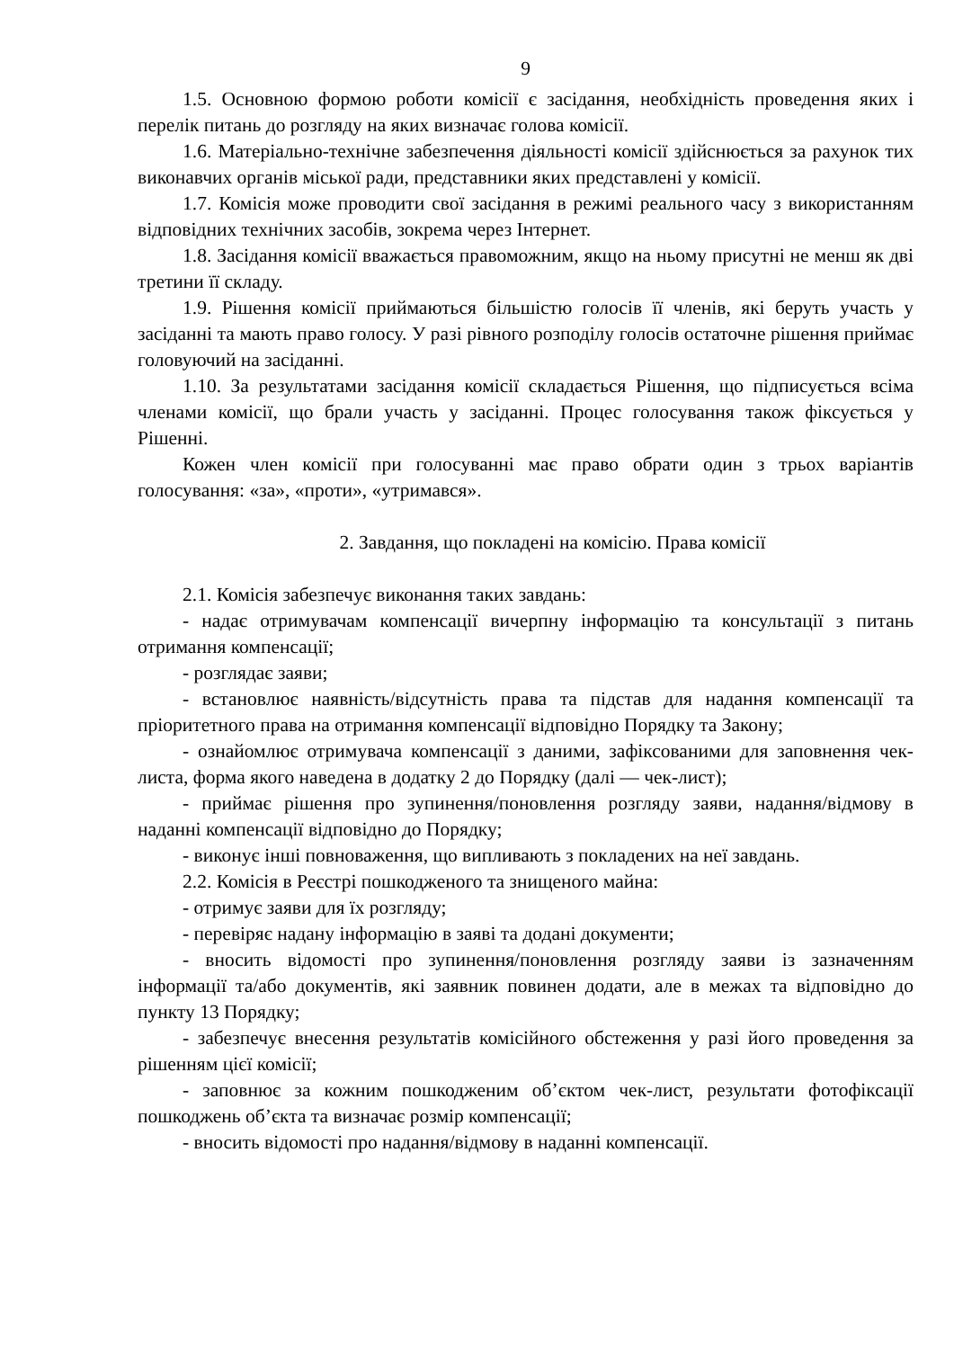9
1.5. Основною формою роботи комісії є засідання, необхідність проведення яких і перелік питань до розгляду на яких визначає голова комісії.
1.6. Матеріально-технічне забезпечення діяльності комісії здійснюється за рахунок тих виконавчих органів міської ради, представники яких представлені у комісії.
1.7. Комісія може проводити свої засідання в режимі реального часу з використанням відповідних технічних засобів, зокрема через Інтернет.
1.8. Засідання комісії вважається правоможним, якщо на ньому присутні не менш як дві третини її складу.
1.9. Рішення комісії приймаються більшістю голосів її членів, які беруть участь у засіданні та мають право голосу. У разі рівного розподілу голосів остаточне рішення приймає головуючий на засіданні.
1.10. За результатами засідання комісії складається Рішення, що підписується всіма членами комісії, що брали участь у засіданні. Процес голосування також фіксується у Рішенні.
Кожен член комісії при голосуванні має право обрати один з трьох варіантів голосування: «за», «проти», «утримався».
2. Завдання, що покладені на комісію. Права комісії
2.1. Комісія забезпечує виконання таких завдань:
- надає отримувачам компенсації вичерпну інформацію та консультації з питань отримання компенсації;
- розглядає заяви;
- встановлює наявність/відсутність права та підстав для надання компенсації та пріоритетного права на отримання компенсації відповідно Порядку та Закону;
- ознайомлює отримувача компенсації з даними, зафіксованими для заповнення чек-листа, форма якого наведена в додатку 2 до Порядку (далі — чек-лист);
- приймає рішення про зупинення/поновлення розгляду заяви, надання/відмову в наданні компенсації відповідно до Порядку;
- виконує інші повноваження, що випливають з покладених на неї завдань.
2.2. Комісія в Реєстрі пошкодженого та знищеного майна:
- отримує заяви для їх розгляду;
- перевіряє надану інформацію в заяві та додані документи;
- вносить відомості про зупинення/поновлення розгляду заяви із зазначенням інформації та/або документів, які заявник повинен додати, але в межах та відповідно до пункту 13 Порядку;
- забезпечує внесення результатів комісійного обстеження у разі його проведення за рішенням цієї комісії;
- заповнює за кожним пошкодженим об’єктом чек-лист, результати фотофіксації пошкоджень об’єкта та визначає розмір компенсації;
- вносить відомості про надання/відмову в наданні компенсації.